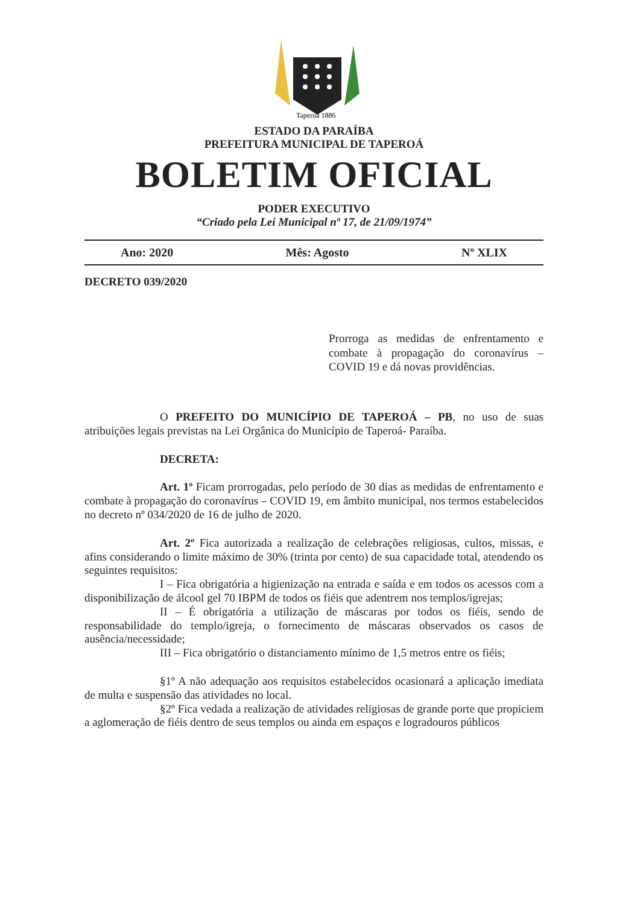Taperoá 1886
ESTADO DA PARAÍBA
PREFEITURA MUNICIPAL DE TAPEROÁ
BOLETIM OFICIAL
PODER EXECUTIVO
“Criado pela Lei Municipal nº 17, de 21/09/1974”
Ano: 2020 Mês: Agosto Nº XLIX
DECRETO 039/2020
Prorroga as medidas de enfrentamento e combate à propagação do coronavírus – COVID 19 e dá novas providências.
O PREFEITO DO MUNICÍPIO DE TAPEROÁ – PB, no uso de suas atribuições legais previstas na Lei Orgânica do Município de Taperoá- Paraíba.
DECRETA:
Art. 1º Ficam prorrogadas, pelo período de 30 dias as medidas de enfrentamento e combate à propagação do coronavírus – COVID 19, em âmbito municipal, nos termos estabelecidos no decreto nº 034/2020 de 16 de julho de 2020.
Art. 2º Fica autorizada a realização de celebrações religiosas, cultos, missas, e afins considerando o limite máximo de 30% (trinta por cento) de sua capacidade total, atendendo os seguintes requisitos:
I – Fica obrigatória a higienização na entrada e saída e em todos os acessos com a disponibilização de álcool gel 70 IBPM de todos os fiéis que adentrem nos templos/igrejas;
II – É obrigatória a utilização de máscaras por todos os fiéis, sendo de responsabilidade do templo/igreja, o fornecimento de máscaras observados os casos de ausência/necessidade;
III – Fica obrigatório o distanciamento mínimo de 1,5 metros entre os fiéis;
§1º A não adequação aos requisitos estabelecidos ocasionará a aplicação imediata de multa e suspensão das atividades no local.
§2º Fica vedada a realização de atividades religiosas de grande porte que propiciem a aglomeração de fiéis dentro de seus templos ou ainda em espaços e logradouros públicos